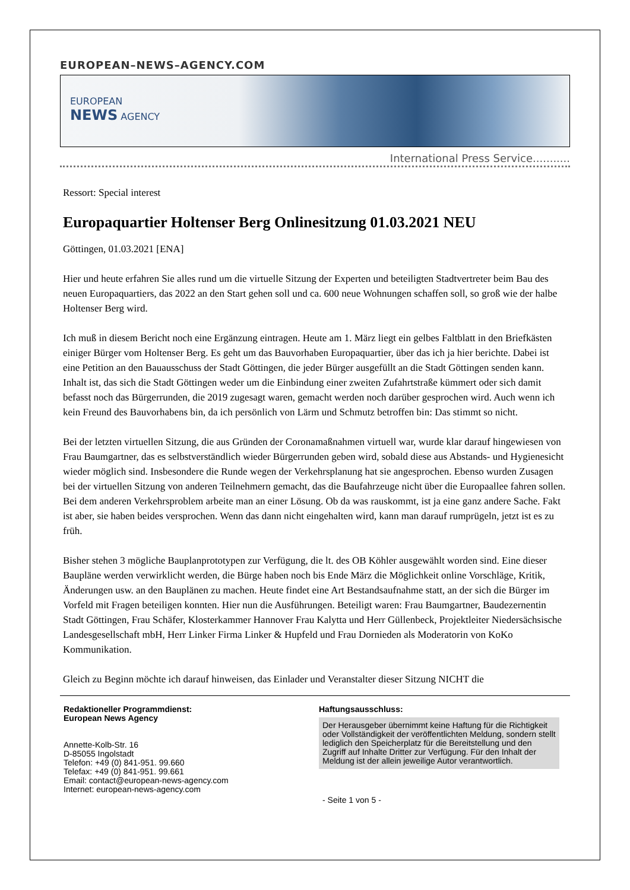EUROPEAN–NEWS–AGENCY.COM
EUROPEAN
NEWS AGENCY
International Press Service...........
Ressort: Special interest
Europaquartier Holtenser Berg Onlinesitzung 01.03.2021 NEU
Göttingen, 01.03.2021 [ENA]
Hier und heute erfahren Sie alles rund um die virtuelle Sitzung der Experten und beteiligten Stadtvertreter beim Bau des neuen Europaquartiers, das 2022 an den Start gehen soll und ca. 600 neue Wohnungen schaffen soll, so groß wie der halbe Holtenser Berg wird.
Ich muß in diesem Bericht noch eine Ergänzung eintragen. Heute am 1. März liegt ein gelbes Faltblatt in den Briefkästen einiger Bürger vom Holtenser Berg. Es geht um das Bauvorhaben Europaquartier, über das ich ja hier berichte. Dabei ist eine Petition an den Bauausschuss der Stadt Göttingen, die jeder Bürger ausgefüllt an die Stadt Göttingen senden kann. Inhalt ist, das sich die Stadt Göttingen weder um die Einbindung einer zweiten Zufahrtstraße kümmert oder sich damit befasst noch das Bürgerrunden, die 2019 zugesagt waren, gemacht werden noch darüber gesprochen wird. Auch wenn ich kein Freund des Bauvorhabens bin, da ich persönlich von Lärm und Schmutz betroffen bin: Das stimmt so nicht.
Bei der letzten virtuellen Sitzung, die aus Gründen der Coronamaßnahmen virtuell war, wurde klar darauf hingewiesen von Frau Baumgartner, das es selbstverständlich wieder Bürgerrunden geben wird, sobald diese aus Abstands- und Hygienesicht wieder möglich sind. Insbesondere die Runde wegen der Verkehrsplanung hat sie angesprochen. Ebenso wurden Zusagen bei der virtuellen Sitzung von anderen Teilnehmern gemacht, das die Baufahrzeuge nicht über die Europaallee fahren sollen. Bei dem anderen Verkehrsproblem arbeite man an einer Lösung. Ob da was rauskommt, ist ja eine ganz andere Sache. Fakt ist aber, sie haben beides versprochen. Wenn das dann nicht eingehalten wird, kann man darauf rumprügeln, jetzt ist es zu früh.
Bisher stehen 3 mögliche Bauplanprototypen zur Verfügung, die lt. des OB Köhler ausgewählt worden sind. Eine dieser Baupläne werden verwirklicht werden, die Bürge haben noch bis Ende März die Möglichkeit online Vorschläge, Kritik, Änderungen usw. an den Bauplänen zu machen. Heute findet eine Art Bestandsaufnahme statt, an der sich die Bürger im Vorfeld mit Fragen beteiligen konnten. Hier nun die Ausführungen. Beteiligt waren: Frau Baumgartner, Baudezernentin Stadt Göttingen, Frau Schäfer, Klosterkammer Hannover Frau Kalytta und Herr Güllenbeck, Projektleiter Niedersächsische Landesgesellschaft mbH, Herr Linker Firma Linker & Hupfeld und Frau Dornieden als Moderatorin von KoKo Kommunikation.
Gleich zu Beginn möchte ich darauf hinweisen, das Einlader und Veranstalter dieser Sitzung NICHT die
Redaktioneller Programmdienst:
European News Agency
Annette-Kolb-Str. 16
D-85055 Ingolstadt
Telefon: +49 (0) 841-951. 99.660
Telefax: +49 (0) 841-951. 99.661
Email: contact@european-news-agency.com
Internet: european-news-agency.com
Haftungsausschluss:
Der Herausgeber übernimmt keine Haftung für die Richtigkeit oder Vollständigkeit der veröffentlichten Meldung, sondern stellt lediglich den Speicherplatz für die Bereitstellung und den Zugriff auf Inhalte Dritter zur Verfügung. Für den Inhalt der Meldung ist der allein jeweilige Autor verantwortlich.
- Seite 1 von 5 -